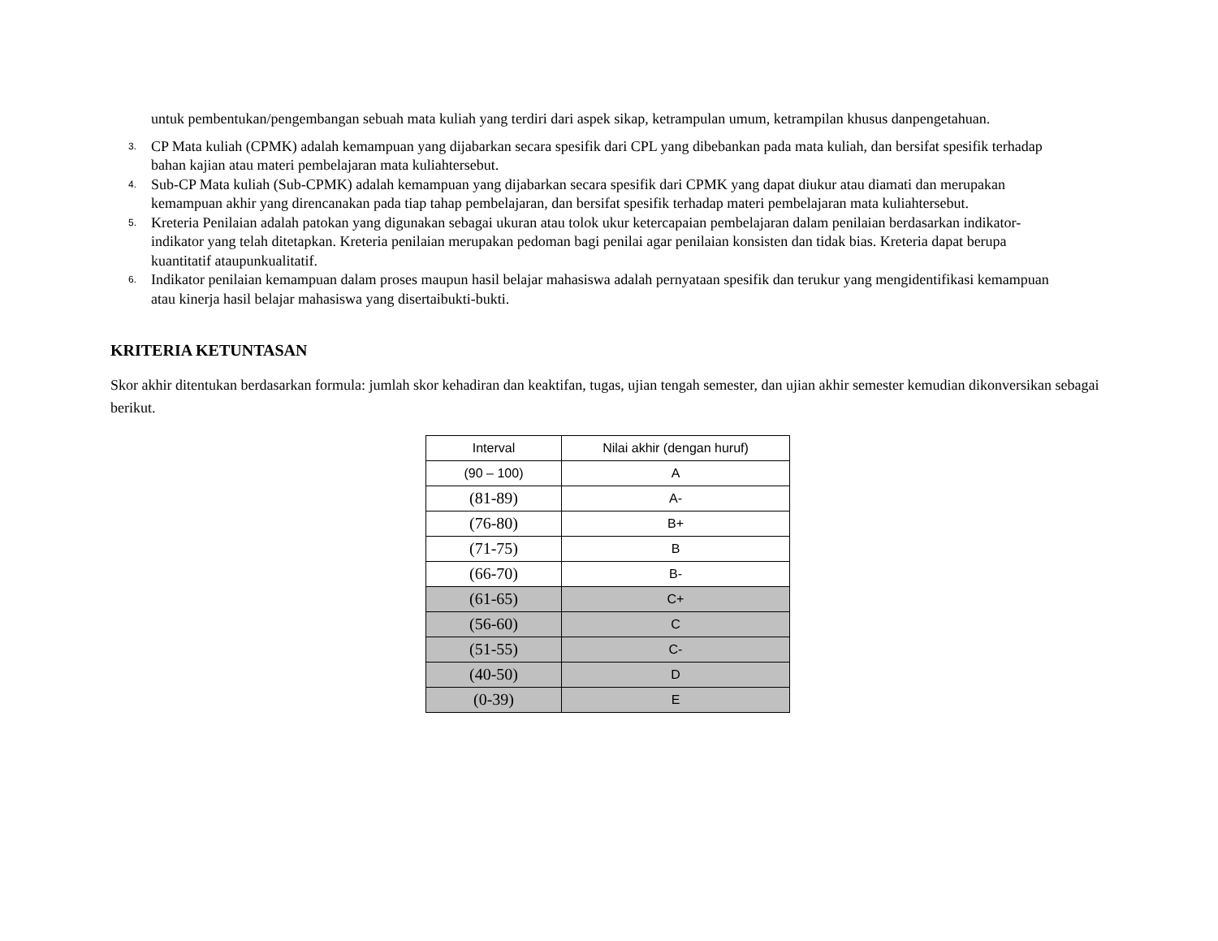untuk pembentukan/pengembangan sebuah mata kuliah yang terdiri dari aspek sikap, ketrampulan umum, ketrampilan khusus danpengetahuan.
3.
CP Mata kuliah (CPMK) adalah kemampuan yang dijabarkan secara spesifik dari CPL yang dibebankan pada mata kuliah, dan bersifat spesifik terhadap bahan kajian atau materi pembelajaran mata kuliahtersebut.
4.
Sub-CP Mata kuliah (Sub-CPMK) adalah kemampuan yang dijabarkan secara spesifik dari CPMK yang dapat diukur atau diamati dan merupakan kemampuan akhir yang direncanakan pada tiap tahap pembelajaran, dan bersifat spesifik terhadap materi pembelajaran mata kuliahtersebut.
5.
Kreteria Penilaian adalah patokan yang digunakan sebagai ukuran atau tolok ukur ketercapaian pembelajaran dalam penilaian berdasarkan indikator-indikator yang telah ditetapkan. Kreteria penilaian merupakan pedoman bagi penilai agar penilaian konsisten dan tidak bias. Kreteria dapat berupa kuantitatif ataupunkualitatif.
6.
Indikator penilaian kemampuan dalam proses maupun hasil belajar mahasiswa adalah pernyataan spesifik dan terukur yang mengidentifikasi kemampuan atau kinerja hasil belajar mahasiswa yang disertaibukti-bukti.
KRITERIA KETUNTASAN
Skor akhir ditentukan berdasarkan formula: jumlah skor kehadiran dan keaktifan, tugas, ujian tengah semester, dan ujian akhir semester kemudian dikonversikan sebagai berikut.
| Interval | Nilai akhir (dengan huruf) |
| (90 – 100) | A |
| (81-89) | A- |
| (76-80) | B+ |
| (71-75) | B |
| (66-70) | B- |
| (61-65) | C+ |
| (56-60) | C |
| (51-55) | C- |
| (40-50) | D |
| (0-39) | E |